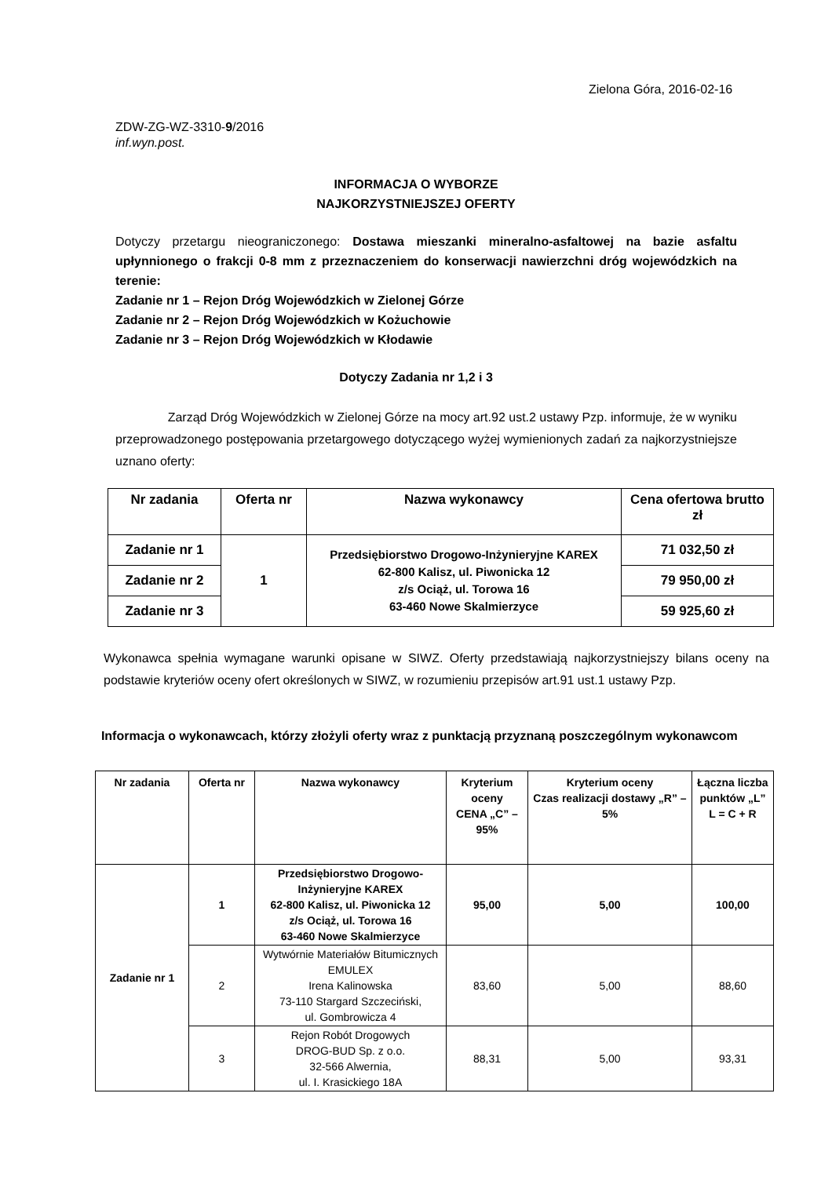Zielona Góra, 2016-02-16
ZDW-ZG-WZ-3310-9/2016
inf.wyn.post.
INFORMACJA O WYBORZE
NAJKORZYSTNIEJSZEJ OFERTY
Dotyczy przetargu nieograniczonego: Dostawa mieszanki mineralno-asfaltowej na bazie asfaltu upłynnionego o frakcji 0-8 mm z przeznaczeniem do konserwacji nawierzchni dróg wojewódzkich na terenie:
Zadanie nr 1 – Rejon Dróg Wojewódzkich w Zielonej Górze
Zadanie nr 2 – Rejon Dróg Wojewódzkich w Kożuchowie
Zadanie nr 3 – Rejon Dróg Wojewódzkich w Kłodawie
Dotyczy Zadania nr 1,2 i 3
Zarząd Dróg Wojewódzkich w Zielonej Górze na mocy art.92 ust.2 ustawy Pzp. informuje, że w wyniku przeprowadzonego postępowania przetargowego dotyczącego wyżej wymienionych zadań za najkorzystniejsze uznano oferty:
| Nr zadania | Oferta nr | Nazwa wykonawcy | Cena ofertowa brutto zł |
| --- | --- | --- | --- |
| Zadanie nr 1 | 1 | Przedsiębiorstwo Drogowo-Inżynieryjne KAREX 62-800 Kalisz, ul. Piwonicka 12 z/s Ociąż, ul. Torowa 16 63-460 Nowe Skalmierzyce | 71 032,50 zł |
| Zadanie nr 2 | | | 79 950,00 zł |
| Zadanie nr 3 | | | 59 925,60 zł |
Wykonawca spełnia wymagane warunki opisane w SIWZ. Oferty przedstawiają najkorzystniejszy bilans oceny na podstawie kryteriów oceny ofert określonych w SIWZ, w rozumieniu przepisów art.91 ust.1 ustawy Pzp.
Informacja o wykonawcach, którzy złożyli oferty wraz z punktacją przyznaną poszczególnym wykonawcom
| Nr zadania | Oferta nr | Nazwa wykonawcy | Kryterium oceny CENA „C” – 95% | Kryterium oceny Czas realizacji dostawy „R” – 5% | Łączna liczba punktów „L” L = C + R |
| --- | --- | --- | --- | --- | --- |
| Zadanie nr 1 | 1 | Przedsiębiorstwo Drogowo-Inżynieryjne KAREX 62-800 Kalisz, ul. Piwonicka 12 z/s Ociąż, ul. Torowa 16 63-460 Nowe Skalmierzyce | 95,00 | 5,00 | 100,00 |
| | 2 | Wytwórnie Materiałów Bitumicznych EMULEX Irena Kalinowska 73-110 Stargard Szczeciński, ul. Gombrowicza 4 | 83,60 | 5,00 | 88,60 |
| | 3 | Rejon Robót Drogowych DROG-BUD Sp. z o.o. 32-566 Alwernia, ul. I. Krasickiego 18A | 88,31 | 5,00 | 93,31 |